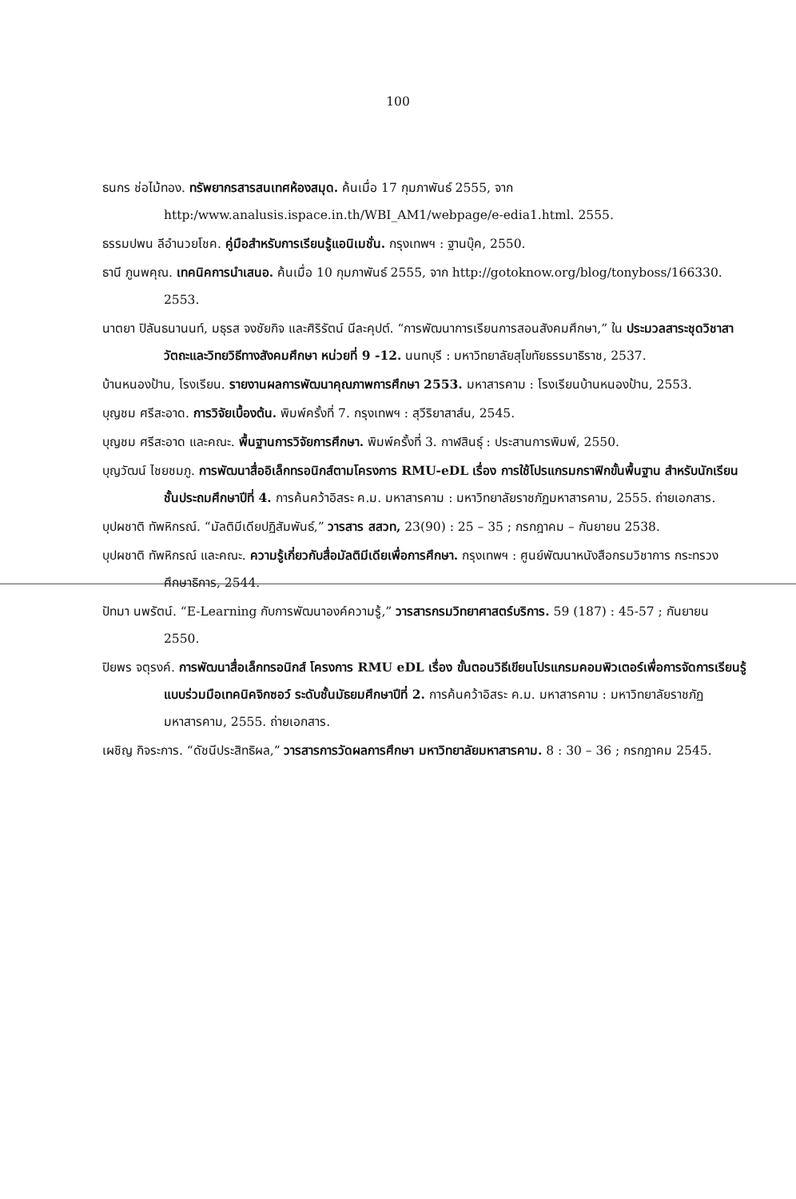100
ธนกร ช่อไม้ทอง. ทรัพยากรสารสนเทศห้องสมุด. ค้นเมื่อ 17 กุมภาพันธ์ 2555, จาก http:/www.analusis.ispace.in.th/WBI_AM1/webpage/e-edia1.html. 2555.
ธรรมปพน ลีอำนวยโชค. คู่มือสำหรับการเรียนรู้แอนิเมชั่น. กรุงเทพฯ : ฐานบุ๊ค, 2550.
ธานี ภูนพคุณ. เทคนิคการนำเสนอ. ค้นเมื่อ 10 กุมภาพันธ์ 2555, จาก http://gotoknow.org/blog/tonyboss/166330. 2553.
นาตยา ปิลันธนานนท์, มธุรส จงชัยกิจ และศิริรัตน์ นีละคุปต์. “การพัฒนาการเรียนการสอนสังคมศึกษา,” ใน ประมวลสาระชุดวิชาสาวัตถะและวิทยวิธีทางสังคมศึกษา หน่วยที่ 9 -12. นนทบุรี : มหาวิทยาลัยสุโขทัยธรรมาธิราช, 2537.
บ้านหนองป้าน, โรงเรียน. รายงานผลการพัฒนาคุณภาพการศึกษา 2553. มหาสารคาม : โรงเรียนบ้านหนองป้าน, 2553.
บุญชม ศรีสะอาด. การวิจัยเบื้องต้น. พิมพ์ครั้งที่ 7. กรุงเทพฯ : สุวีริยาสาส์น, 2545.
บุญชม ศรีสะอาด และคณะ. พื้นฐานการวิจัยการศึกษา. พิมพ์ครั้งที่ 3. กาฬสินธุ์ : ประสานการพิมพ์, 2550.
บุญวัฒน์ ไชยชมภู. การพัฒนาสื่ออิเล็กทรอนิกส์ตามโครงการ RMU-eDL เรื่อง การใช้โปรแกรมกราฟิกขั้นพื้นฐาน สำหรับนักเรียนชั้นประถมศึกษาปีที่ 4. การค้นคว้าอิสระ ค.ม. มหาสารคาม : มหาวิทยาลัยราชภัฏมหาสารคาม, 2555. ถ่ายเอกสาร.
บุปผชาติ ทัพหิกรณ์. “มัลติมีเดียปฏิสัมพันธ์,” วารสาร สสวท, 23(90) : 25 – 35 ; กรกฎาคม – กันยายน 2538.
บุปผชาติ ทัพหิกรณ์ และคณะ. ความรู้เกี่ยวกับสื่อมัลติมีเดียเพื่อการศึกษา. กรุงเทพฯ : ศูนย์พัฒนาหนังสือกรมวิชาการ กระทรวงศึกษาธิการ, 2544.
ปัทมา นพรัตน์. “E-Learning กับการพัฒนาองค์ความรู้,” วารสารกรมวิทยาศาสตร์บริการ. 59 (187) : 45-57 ; กันยายน 2550.
ปิยพร จตุรงค์. การพัฒนาสื่อเล็กทรอนิกส์ โครงการ RMU eDL เรื่อง ขั้นตอนวิธีเขียนโปรแกรมคอมพิวเตอร์เพื่อการจัดการเรียนรู้แบบร่วมมือเทคนิคจิกซอว์ ระดับชั้นมัธยมศึกษาปีที่ 2. การค้นคว้าอิสระ ค.ม. มหาสารคาม : มหาวิทยาลัยราชภัฏมหาสารคาม, 2555. ถ่ายเอกสาร.
เผชิญ กิจระการ. “ดัชนีประสิทธิผล,” วารสารการวัดผลการศึกษา มหาวิทยาลัยมหาสารคาม. 8 : 30 – 36 ; กรกฎาคม 2545.